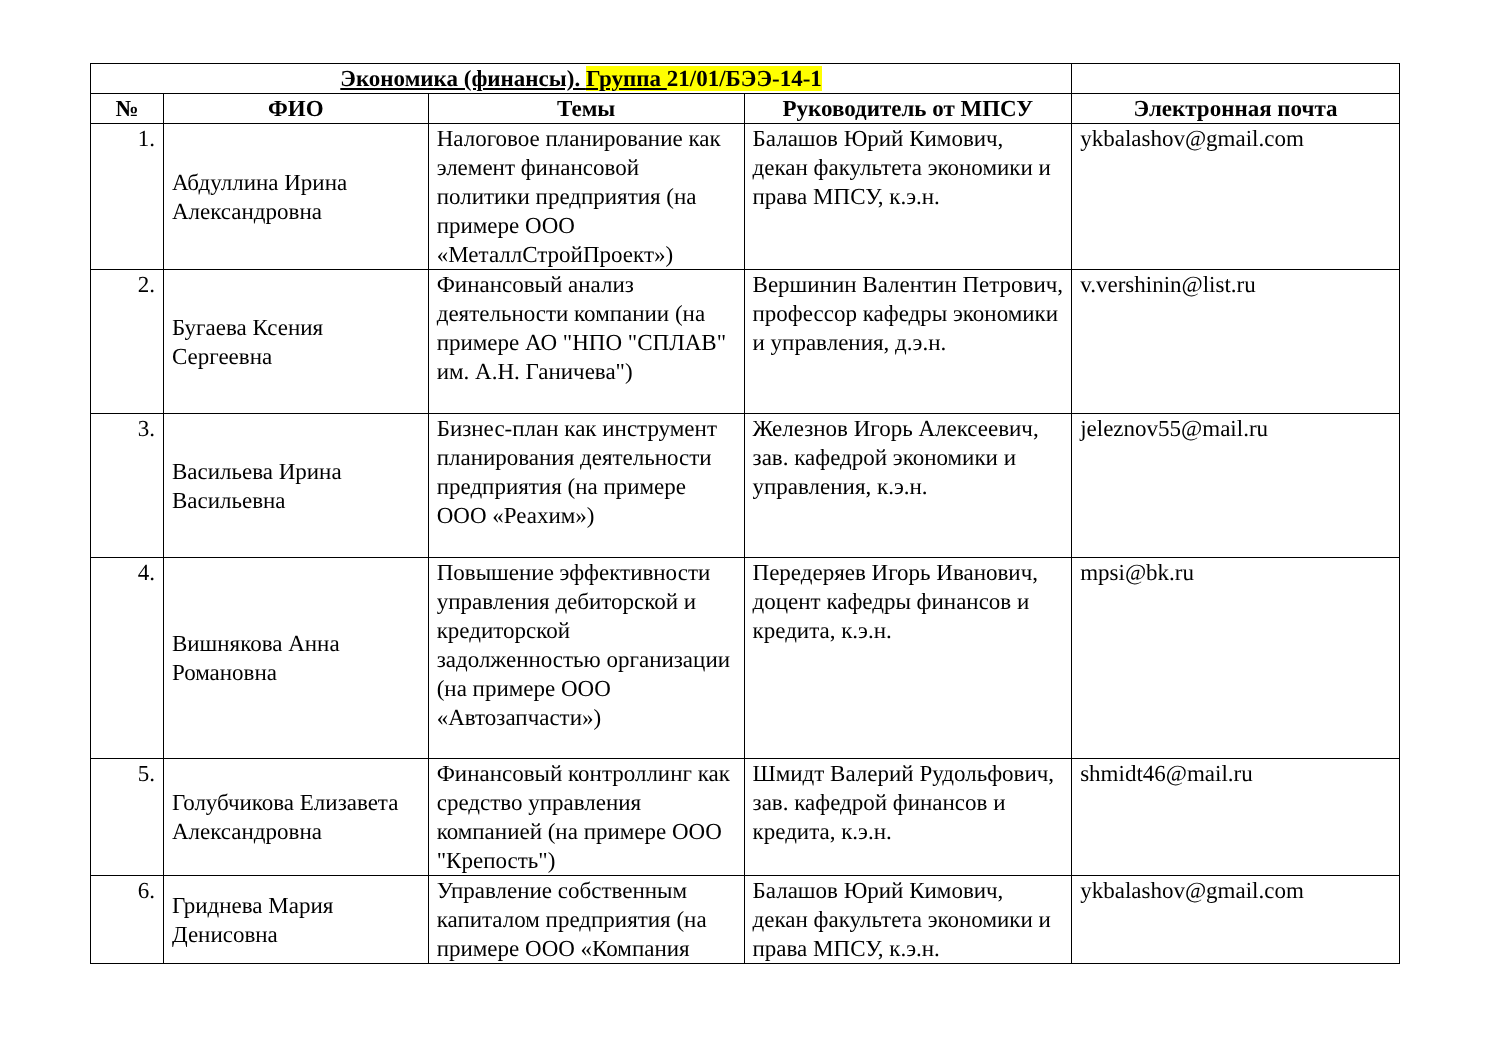| Экономика (финансы). Группа 21/01/БЭЭ-14-1 | | | | |
| --- | --- | --- | --- | --- |
| № | ФИО | Темы | Руководитель от МПСУ | Электронная почта |
| 1. | Абдуллина Ирина Александровна | Налоговое планирование как элемент финансовой политики предприятия (на примере ООО «МеталлСтройПроект») | Балашов Юрий Кимович, декан факультета экономики и права МПСУ, к.э.н. | ykbalashov@gmail.com |
| 2. | Бугаева Ксения Сергеевна | Финансовый анализ деятельности компании (на примере АО "НПО "СПЛАВ" им. А.Н. Ганичева") | Вершинин Валентин Петрович, профессор кафедры экономики и управления, д.э.н. | v.vershinin@list.ru |
| 3. | Васильева Ирина Васильевна | Бизнес-план как инструмент планирования деятельности предприятия (на примере ООО «Реахим») | Железнов Игорь Алексеевич, зав. кафедрой экономики и управления, к.э.н. | jeleznov55@mail.ru |
| 4. | Вишнякова Анна Романовна | Повышение эффективности управления дебиторской и кредиторской задолженностью организации (на примере ООО «Автозапчасти») | Передеряев Игорь Иванович, доцент кафедры финансов и кредита, к.э.н. | mpsi@bk.ru |
| 5. | Голубчикова Елизавета Александровна | Финансовый контроллинг как средство управления компанией (на примере ООО "Крепость") | Шмидт Валерий Рудольфович, зав. кафедрой финансов и кредита, к.э.н. | shmidt46@mail.ru |
| 6. | Гриднева Мария Денисовна | Управление собственным капиталом предприятия (на примере ООО «Компания | Балашов Юрий Кимович, декан факультета экономики и права МПСУ, к.э.н. | ykbalashov@gmail.com |